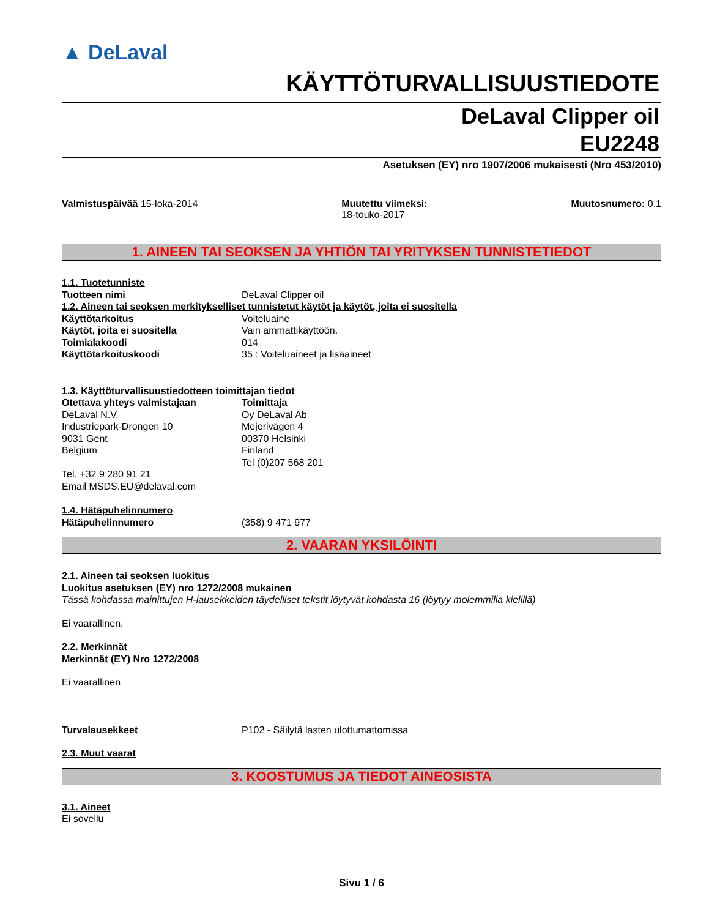▲ DeLaval
KÄYTTÖTURVALLISUUSTIEDOTE
DeLaval Clipper oil
EU2248
Asetuksen (EY) nro 1907/2006 mukaisesti (Nro 453/2010)
Valmistuspäivää 15-loka-2014 Muutettu viimeksi:
18-touko-2017
Muutosnumero: 0.1
1. AINEEN TAI SEOKSEN JA YHTIÖN TAI YRITYKSEN TUNNISTETIEDOT
1.1. Tuotetunniste
Tuotteen nimi DeLaval Clipper oil
1.2. Aineen tai seoksen merkitykselliset tunnistetut käytöt ja käytöt, joita ei suositella
Käyttötarkoitus Voiteluaine
Käytöt, joita ei suositella Vain ammattikäyttöön.
Toimialakoodi 014
Käyttötarkoituskoodi 35 : Voiteluaineet ja lisäaineet
1.3. Käyttöturvallisuustiedotteen toimittajan tiedot
Otettava yhteys valmistajaan
DeLaval N.V.
Industriepark-Drongen 10
9031 Gent
Belgium
Tel. +32 9 280 91 21
Email MSDS.EU@delaval.com
Toimittaja
Oy DeLaval Ab
Mejerivägen 4
00370 Helsinki
Finland
Tel (0)207 568 201
1.4. Hätäpuhelinnumero
Hätäpuhelinnumero (358) 9 471 977
2. VAARAN YKSILÖINTI
2.1. Aineen tai seoksen luokitus
Luokitus asetuksen (EY) nro 1272/2008 mukainen
Tässä kohdassa mainittujen H-lausekkeiden täydelliset tekstit löytyvät kohdasta 16 (löytyy molemmilla kielillä)
Ei vaarallinen.
2.2. Merkinnät
Merkinnät (EY) Nro 1272/2008
Ei vaarallinen
Turvalausekkeet P102 - Säilytä lasten ulottumattomissa
2.3. Muut vaarat
3. KOOSTUMUS JA TIEDOT AINEOSISTA
3.1. Aineet
Ei sovellu
Sivu 1 / 6